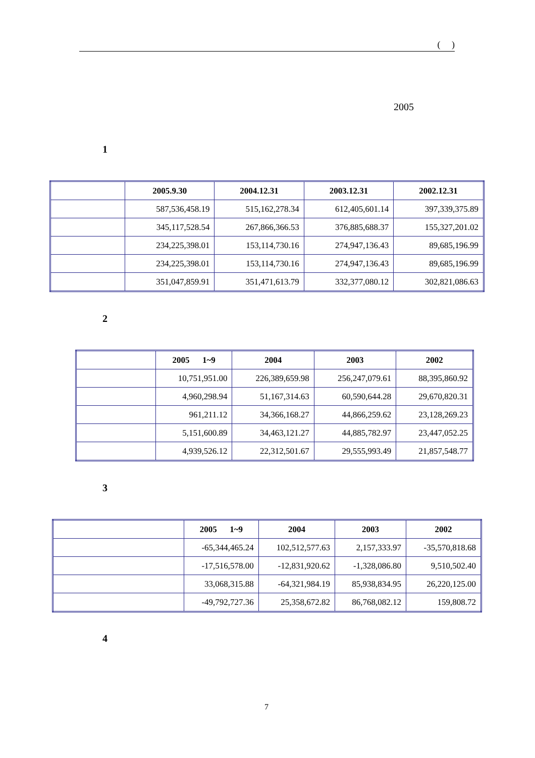( )
2005
1
| | 2005.9.30 | 2004.12.31 | 2003.12.31 | 2002.12.31 |
| --- | --- | --- | --- | --- |
| | 587,536,458.19 | 515,162,278.34 | 612,405,601.14 | 397,339,375.89 |
| | 345,117,528.54 | 267,866,366.53 | 376,885,688.37 | 155,327,201.02 |
| | 234,225,398.01 | 153,114,730.16 | 274,947,136.43 | 89,685,196.99 |
| | 234,225,398.01 | 153,114,730.16 | 274,947,136.43 | 89,685,196.99 |
| | 351,047,859.91 | 351,471,613.79 | 332,377,080.12 | 302,821,086.63 |
2
| | 2005 1~9 | 2004 | 2003 | 2002 |
| --- | --- | --- | --- | --- |
| | 10,751,951.00 | 226,389,659.98 | 256,247,079.61 | 88,395,860.92 |
| | 4,960,298.94 | 51,167,314.63 | 60,590,644.28 | 29,670,820.31 |
| | 961,211.12 | 34,366,168.27 | 44,866,259.62 | 23,128,269.23 |
| | 5,151,600.89 | 34,463,121.27 | 44,885,782.97 | 23,447,052.25 |
| | 4,939,526.12 | 22,312,501.67 | 29,555,993.49 | 21,857,548.77 |
3
| | 2005 1~9 | 2004 | 2003 | 2002 |
| --- | --- | --- | --- | --- |
| | -65,344,465.24 | 102,512,577.63 | 2,157,333.97 | -35,570,818.68 |
| | -17,516,578.00 | -12,831,920.62 | -1,328,086.80 | 9,510,502.40 |
| | 33,068,315.88 | -64,321,984.19 | 85,938,834.95 | 26,220,125.00 |
| | -49,792,727.36 | 25,358,672.82 | 86,768,082.12 | 159,808.72 |
4
7